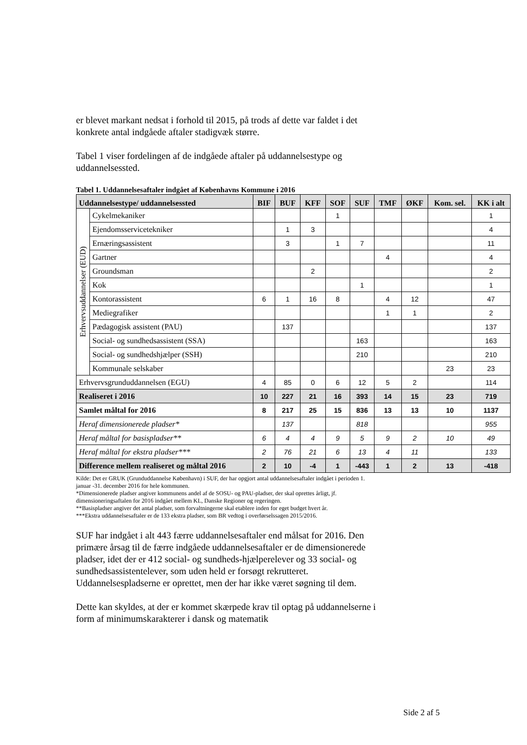er blevet markant nedsat i forhold til 2015, på trods af dette var faldet i det konkrete antal indgåede aftaler stadigvæk større.
Tabel 1 viser fordelingen af de indgåede aftaler på uddannelsestype og uddannelsessted.
Tabel 1. Uddannelsesaftaler indgået af Københavns Kommune i 2016
| Uddannelsestype/ uddannelsessted | | BIF | BUF | KFF | SOF | SUF | TMF | ØKF | Kom. sel. | KK i alt |
| --- | --- | --- | --- | --- | --- | --- | --- | --- | --- | --- |
| Erhvervsuddannelser (EUD) | Cykelmekaniker | | | | 1 | | | | | 1 |
| | Ejendomsservicetekniker | | 1 | 3 | | | | | | 4 |
| | Ernæringsassistent | | 3 | | 1 | 7 | | | | 11 |
| | Gartner | | | | | | 4 | | | 4 |
| | Groundsman | | | 2 | | | | | | 2 |
| | Kok | | | | | 1 | | | | 1 |
| | Kontorassistent | 6 | 1 | 16 | 8 | | 4 | 12 | | 47 |
| | Mediegrafiker | | | | | | 1 | 1 | | 2 |
| | Pædagogisk assistent (PAU) | | 137 | | | | | | | 137 |
| | Social- og sundhedsassistent (SSA) | | | | | 163 | | | | 163 |
| | Social- og sundhedshjælper (SSH) | | | | | 210 | | | | 210 |
| | Kommunale selskaber | | | | | | | | 23 | 23 |
| Erhvervsgrunduddannelsen (EGU) | | 4 | 85 | 0 | 6 | 12 | 5 | 2 | | 114 |
| Realiseret i 2016 | | 10 | 227 | 21 | 16 | 393 | 14 | 15 | 23 | 719 |
| Samlet måltal for 2016 | | 8 | 217 | 25 | 15 | 836 | 13 | 13 | 10 | 1137 |
| Heraf dimensionerede pladser* | | | 137 | | | 818 | | | | 955 |
| Heraf måltal for basispladser** | | 6 | 4 | 4 | 9 | 5 | 9 | 2 | 10 | 49 |
| Heraf måltal for ekstra pladser*** | | 2 | 76 | 21 | 6 | 13 | 4 | 11 | | 133 |
| Difference mellem realiseret og måltal 2016 | | 2 | 10 | -4 | 1 | -443 | 1 | 2 | 13 | -418 |
Kilde: Det er GRUK (Grunduddannelse København) i SUF, der har opgjort antal uddannelsesaftaler indgået i perioden 1. januar -31. december 2016 for hele kommunen.
*Dimensionerede pladser angiver kommunens andel af de SOSU- og PAU-pladser, der skal oprettes årligt, jf. dimensioneringsaftalen for 2016 indgået mellem KL, Danske Regioner og regeringen.
**Basispladser angiver det antal pladser, som forvaltningerne skal etablere inden for eget budget hvert år.
***Ekstra uddannelsesaftaler er de 133 ekstra pladser, som BR vedtog i overførselssagen 2015/2016.
SUF har indgået i alt 443 færre uddannelsesaftaler end målsat for 2016. Den primære årsag til de færre indgåede uddannelsesaftaler er de dimensionerede pladser, idet der er 412 social- og sundheds-hjælperelever og 33 social- og sundhedsassistentelever, som uden held er forsøgt rekrutteret. Uddannelsespladserne er oprettet, men der har ikke været søgning til dem.
Dette kan skyldes, at der er kommet skærpede krav til optag på uddannelserne i form af minimumskarakterer i dansk og matematik
Side 2 af 5